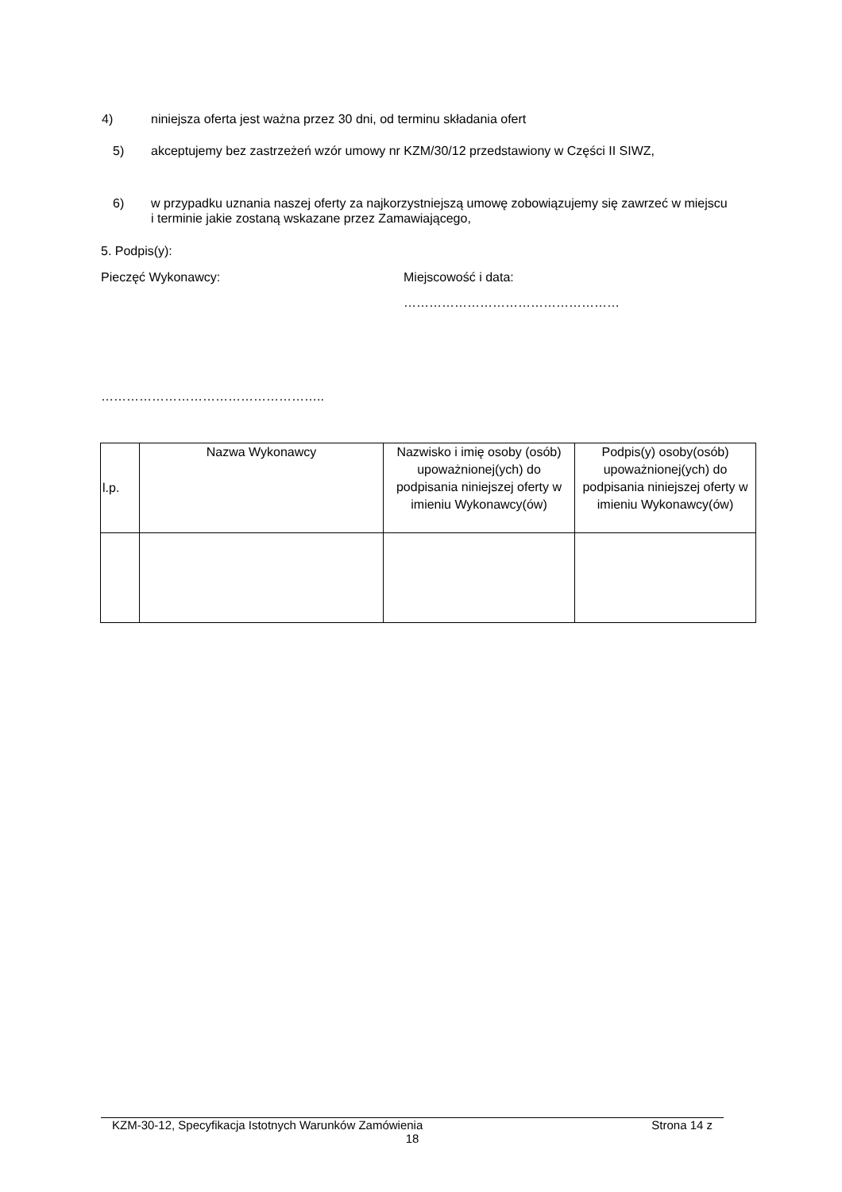4) niniejsza oferta jest ważna przez 30 dni, od terminu składania ofert
5) akceptujemy bez zastrzeżeń wzór umowy nr KZM/30/12 przedstawiony w Części II SIWZ,
6) w przypadku uznania naszej oferty za najkorzystniejszą umowę zobowiązujemy się zawrzeć w miejscu i terminie jakie zostaną wskazane przez Zamawiającego,
5. Podpis(y):
Pieczęć Wykonawcy: Miejscowość i data:
……………………………………………
……………………………………………..
| l.p. | Nazwa Wykonawcy | Nazwisko i imię osoby (osób) upoważnionej(ych) do podpisania niniejszej oferty w imieniu Wykonawcy(ów) | Podpis(y) osoby(osób) upoważnionej(ych) do podpisania niniejszej oferty w imieniu Wykonawcy(ów) |
KZM-30-12, Specyfikacja Istotnych Warunków Zamówienia Strona 14 z
18